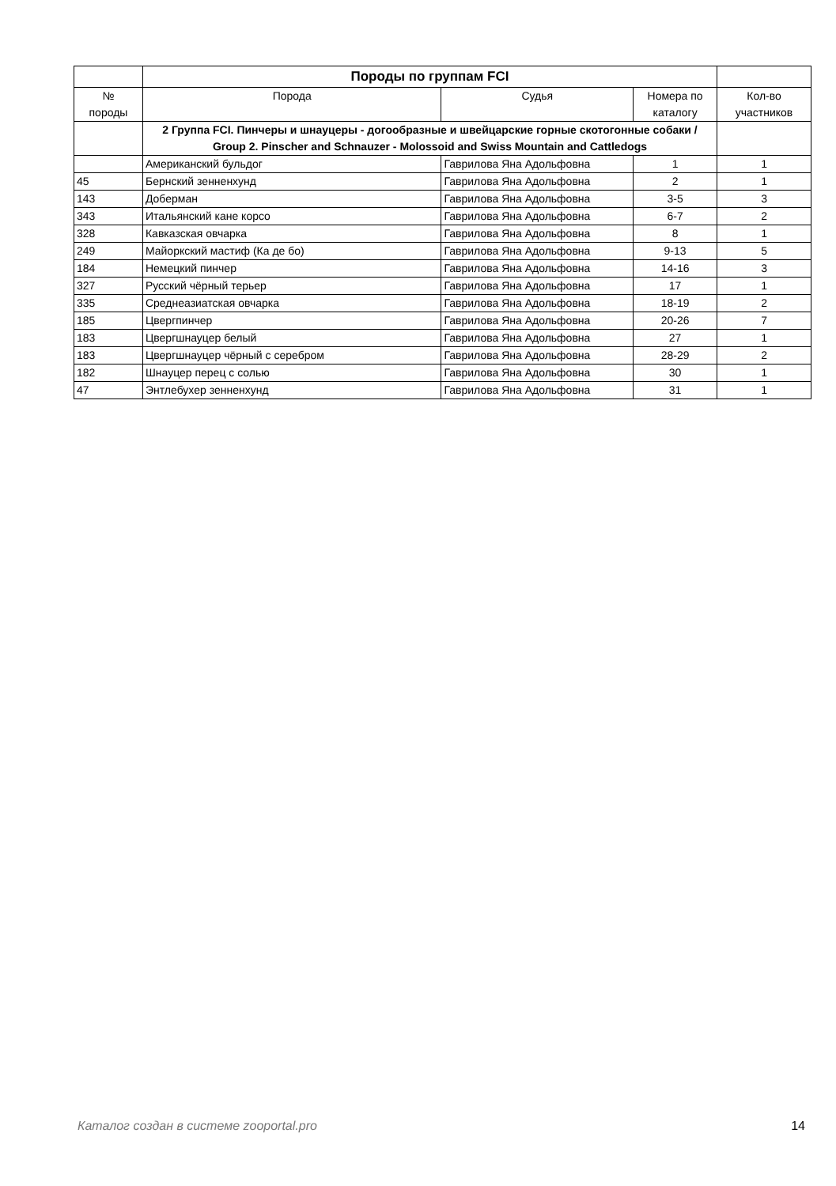| | Породы по группам FCI | | | |
| № породы | Порода | Судья | Номера по каталогу | Кол-во участников |
| | 2 Группа FCI. Пинчеры и шнауцеры - догообразные и швейцарские горные скотогонные собаки / Group 2. Pinscher and Schnauzer - Molossoid and Swiss Mountain and Cattledogs | | | |
| | Американский бульдог | Гаврилова Яна Адольфовна | 1 | 1 |
| 45 | Бернский зенненхунд | Гаврилова Яна Адольфовна | 2 | 1 |
| 143 | Доберман | Гаврилова Яна Адольфовна | 3-5 | 3 |
| 343 | Итальянский кане корсо | Гаврилова Яна Адольфовна | 6-7 | 2 |
| 328 | Кавказская овчарка | Гаврилова Яна Адольфовна | 8 | 1 |
| 249 | Майоркский мастиф (Ка де бо) | Гаврилова Яна Адольфовна | 9-13 | 5 |
| 184 | Немецкий пинчер | Гаврилова Яна Адольфовна | 14-16 | 3 |
| 327 | Русский чёрный терьер | Гаврилова Яна Адольфовна | 17 | 1 |
| 335 | Среднеазиатская овчарка | Гаврилова Яна Адольфовна | 18-19 | 2 |
| 185 | Цвергпинчер | Гаврилова Яна Адольфовна | 20-26 | 7 |
| 183 | Цвергшнауцер белый | Гаврилова Яна Адольфовна | 27 | 1 |
| 183 | Цвергшнауцер чёрный с серебром | Гаврилова Яна Адольфовна | 28-29 | 2 |
| 182 | Шнауцер перец с солью | Гаврилова Яна Адольфовна | 30 | 1 |
| 47 | Энтлебухер зенненхунд | Гаврилова Яна Адольфовна | 31 | 1 |
Каталог создан в системе zooportal.pro 14